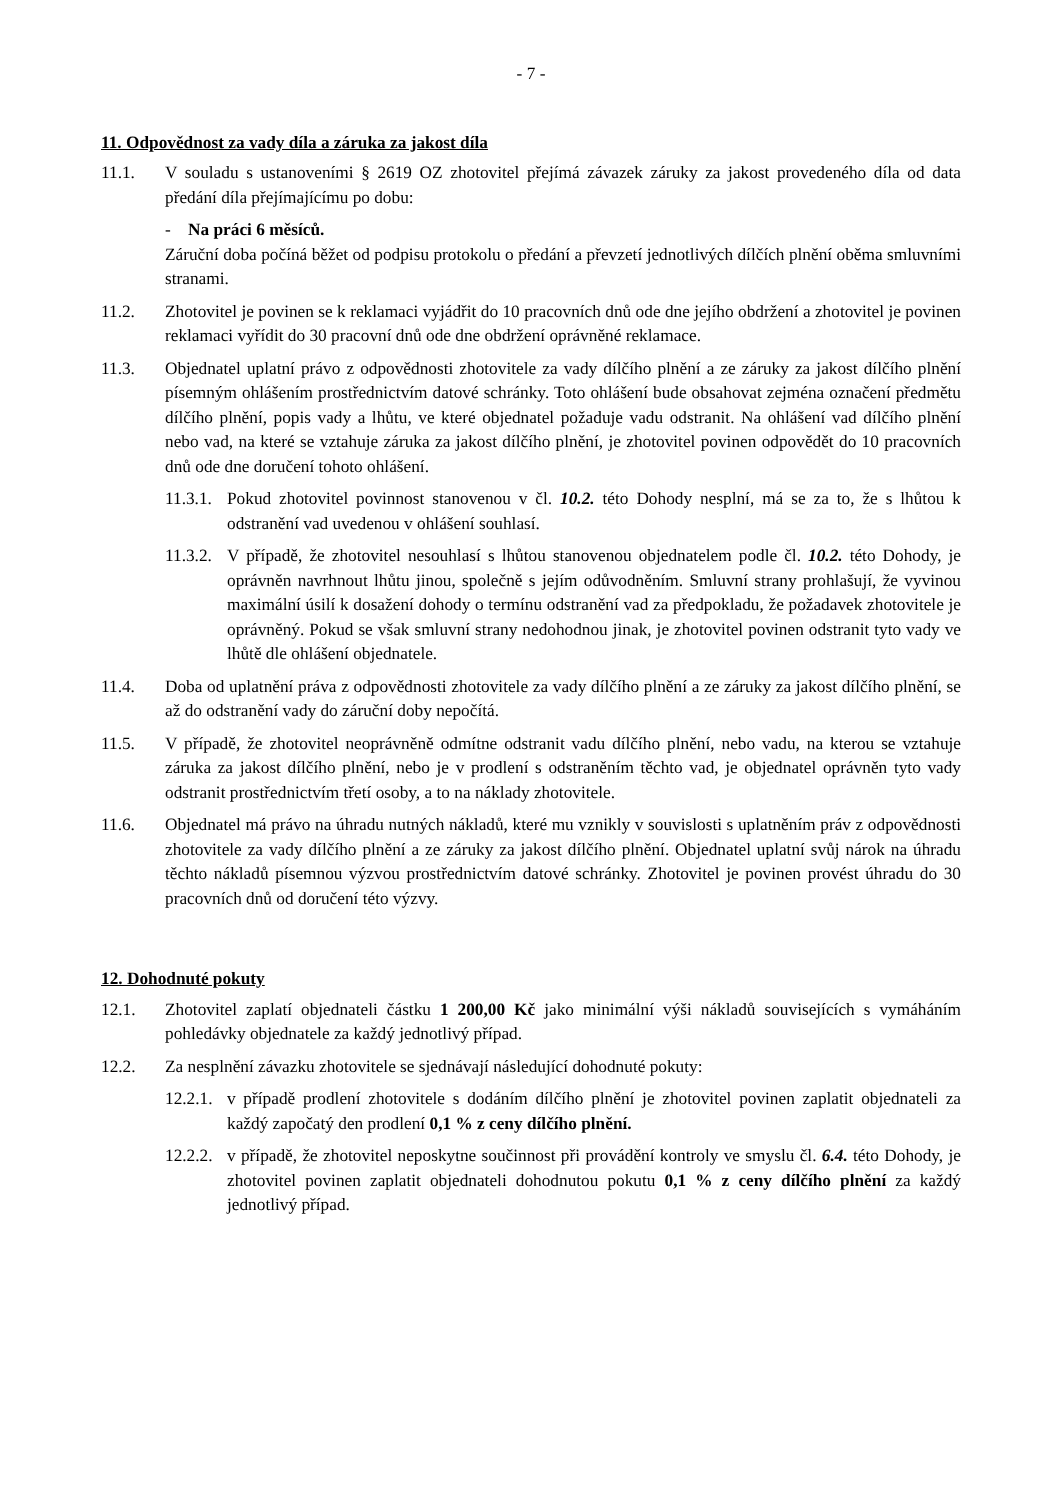- 7 -
11. Odpovědnost za vady díla a záruka za jakost díla
11.1. V souladu s ustanoveními § 2619 OZ zhotovitel přejímá závazek záruky za jakost provedeného díla od data předání díla přejímajícímu po dobu:
- Na práci 6 měsíců.
Záruční doba počíná běžet od podpisu protokolu o předání a převzetí jednotlivých dílčích plnění oběma smluvními stranami.
11.2. Zhotovitel je povinen se k reklamaci vyjádřit do 10 pracovních dnů ode dne jejího obdržení a zhotovitel je povinen reklamaci vyřídit do 30 pracovní dnů ode dne obdržení oprávněné reklamace.
11.3. Objednatel uplatní právo z odpovědnosti zhotovitele za vady dílčího plnění a ze záruky za jakost dílčího plnění písemným ohlášením prostřednictvím datové schránky. Toto ohlášení bude obsahovat zejména označení předmětu dílčího plnění, popis vady a lhůtu, ve které objednatel požaduje vadu odstranit. Na ohlášení vad dílčího plnění nebo vad, na které se vztahuje záruka za jakost dílčího plnění, je zhotovitel povinen odpovědět do 10 pracovních dnů ode dne doručení tohoto ohlášení.
11.3.1.
Pokud zhotovitel povinnost stanovenou v čl. 10.2. této Dohody nesplní, má se za to, že s lhůtou k odstranění vad uvedenou v ohlášení souhlasí.
11.3.2.
V případě, že zhotovitel nesouhlasí s lhůtou stanovenou objednatelem podle čl. 10.2. této Dohody, je oprávněn navrhnout lhůtu jinou, společně s jejím odůvodněním. Smluvní strany prohlašují, že vyvinou maximální úsilí k dosažení dohody o termínu odstranění vad za předpokladu, že požadavek zhotovitele je oprávněný. Pokud se však smluvní strany nedohodnou jinak, je zhotovitel povinen odstranit tyto vady ve lhůtě dle ohlášení objednatele.
11.4. Doba od uplatnění práva z odpovědnosti zhotovitele za vady dílčího plnění a ze záruky za jakost dílčího plnění, se až do odstranění vady do záruční doby nepočítá.
11.5. V případě, že zhotovitel neoprávněně odmítne odstranit vadu dílčího plnění, nebo vadu, na kterou se vztahuje záruka za jakost dílčího plnění, nebo je v prodlení s odstraněním těchto vad, je objednatel oprávněn tyto vady odstranit prostřednictvím třetí osoby, a to na náklady zhotovitele.
11.6. Objednatel má právo na úhradu nutných nákladů, které mu vznikly v souvislosti s uplatněním práv z odpovědnosti zhotovitele za vady dílčího plnění a ze záruky za jakost dílčího plnění. Objednatel uplatní svůj nárok na úhradu těchto nákladů písemnou výzvou prostřednictvím datové schránky. Zhotovitel je povinen provést úhradu do 30 pracovních dnů od doručení této výzvy.
12. Dohodnuté pokuty
12.1. Zhotovitel zaplatí objednateli částku 1 200,00 Kč jako minimální výši nákladů souvisejících s vymáháním pohledávky objednatele za každý jednotlivý případ.
12.2. Za nesplnění závazku zhotovitele se sjednávají následující dohodnuté pokuty:
12.2.1.
v případě prodlení zhotovitele s dodáním dílčího plnění je zhotovitel povinen zaplatit objednateli za každý započatý den prodlení 0,1 % z ceny dílčího plnění.
12.2.2.
v případě, že zhotovitel neposkytne součinnost při provádění kontroly ve smyslu čl. 6.4. této Dohody, je zhotovitel povinen zaplatit objednateli dohodnutou pokutu 0,1 % z ceny dílčího plnění za každý jednotlivý případ.